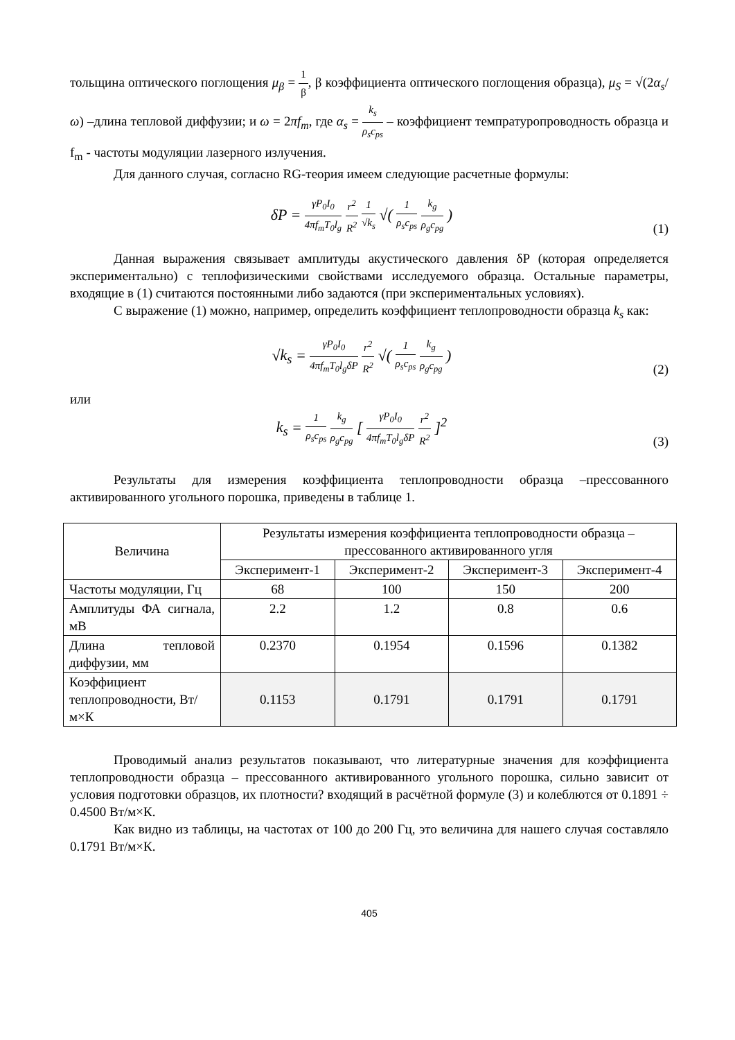тольщина оптического поглощения μ<sub>β</sub> = 1 β, β коэффициента оптического поглощения образца), μ<sub>S</sub> = √(2α<sub>s</sub>/ω) –длина тепловой диффузии; и ω = 2πf<sub>m</sub>, где α<sub>s</sub> = k<sub>s</sub> ρ<sub>s</sub>c<sub>ps</sub> – коэффициент темпратуропроводность образца и f<sub>m</sub> - частоты модуляции лазерного излучения.
Для данного случая, согласно RG-теория имеем следующие расчетные формулы:
δP = γP<sub>0</sub>I<sub>0</sub> 4πf<sub>m</sub> T<sub>0</sub>l<sub>g</sub> r<sup>2</sup> R<sup>2</sup> 1 √k<sub>s</sub> √( 1 ρ<sub>s</sub>c<sub>ps</sub> k<sub>g</sub> ρ<sub>g</sub>c<sub>pg</sub> )
(1)
Данная выражения связывает амплитуды акустического давления δP (которая определяется экспериментально) с теплофизическими свойствами исследуемого образца. Остальные параметры, входящие в (1) считаются постоянными либо задаются (при экспериментальных условиях).
С выражение (1) можно, например, определить коэффициент теплопроводности образца k<sub>s</sub> как:
√k<sub>s</sub> = γP<sub>0</sub>I<sub>0</sub> 4πf<sub>m</sub> T<sub>0</sub>l<sub>g</sub>δP r<sup>2</sup> R<sup>2</sup> √( 1 ρ<sub>s</sub>c<sub>ps</sub> k<sub>g</sub> ρ<sub>g</sub>c<sub>pg</sub> )
(2)
или
k<sub>s</sub> = 1 ρ<sub>s</sub>c<sub>ps</sub> k<sub>g</sub> ρ<sub>g</sub>c<sub>pg</sub> [ γP<sub>0</sub>I<sub>0</sub> 4πf<sub>m</sub> T<sub>0</sub>l<sub>g</sub>δP r<sup>2</sup> R<sup>2</sup> ]<sup>2</sup>
(3)
Результаты для измерения коэффициента теплопроводности образца –прессованного активированного угольного порошка, приведены в таблице 1.
| Величина | Результаты измерения коэффициента теплопроводности образца – прессованного активированного угля | | | |
| --- | --- | --- | --- | --- |
| | Эксперимент-1 | Эксперимент-2 | Эксперимент-3 | Эксперимент-4 |
| Частоты модуляции, Гц | 68 | 100 | 150 | 200 |
| Амплитуды ФА сигнала, мВ | 2.2 | 1.2 | 0.8 | 0.6 |
| Длина тепловой диффузии, мм | 0.2370 | 0.1954 | 0.1596 | 0.1382 |
| Коэффициент теплопроводности, Вт/м×К | 0.1153 | 0.1791 | 0.1791 | 0.1791 |
Проводимый анализ результатов показывают, что литературные значения для коэффициента теплопроводности образца – прессованного активированного угольного порошка, сильно зависит от условия подготовки образцов, их плотности? входящий в расчётной формуле (3) и колеблются от 0.1891 ÷ 0.4500 Вт/м×К.
Как видно из таблицы, на частотах от 100 до 200 Гц, это величина для нашего случая составляло 0.1791 Вт/м×К.
405